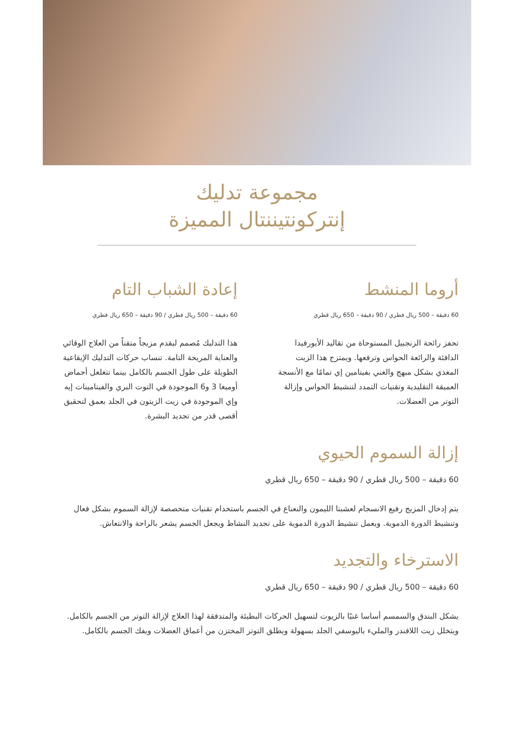مجموعة تدليك
إنتركونتيننتال المميزة
أروما المنشط
60 دقيقة – 500 ريال قطري / 90 دقيقة – 650 ريال قطري
تحفز رائحة الزنجبيل المستوحاة من تقاليد الأيورفيدا الدافئة والرائعة الحواس وترفعها. ويمتزج هذا الزيت المغذي بشكل مبهج والغني بفيتامين إي تمامًا مع الأنسجة العميقة التقليدية وتقنيات التمدد لتنشيط الحواس وإزالة التوتر من العضلات.
إعادة الشباب التام
60 دقيقة – 500 ريال قطري / 90 دقيقة – 650 ريال قطري
هذا التدليك مُصمم ليقدم مزيجاً متقناً من العلاج الوقائي والعناية المريحة التامة. تنساب حركات التدليك الإيقاعية الطويلة على طول الجسم بالكامل بينما تتغلغل أحماض أوميغا 3 و6 الموجودة في التوت البري والفيتامينات إيه وإي الموجودة في زيت الزيتون في الجلد بعمق لتحقيق أقصى قدر من تجديد البشرة.
إزالة السموم الحيوي
60 دقيقة – 500 ريال قطري / 90 دقيقة – 650 ريال قطري
يتم إدخال المزيج رفيع الانسجام لعشبتا الليمون والنعناع في الجسم باستخدام تقنيات متخصصة لإزالة السموم بشكل فعال وتنشيط الدورة الدموية. ويعمل تنشيط الدورة الدموية على تجديد النشاط ويجعل الجسم يشعر بالراحة والانتعاش.
الاسترخاء والتجديد
60 دقيقة – 500 ريال قطري / 90 دقيقة – 650 ريال قطري
يشكل البندق والسمسم أساسا غنيًا بالزيوت لتسهيل الحركات البطيئة والمتدفقة لهذا العلاج لإزالة التوتر من الجسم بالكامل. ويتخلل زيت اللافندر والمليء باليوسفي الجلد بسهولة ويطلق التوتر المختزن من أعماق العضلات ويفك الجسم بالكامل.